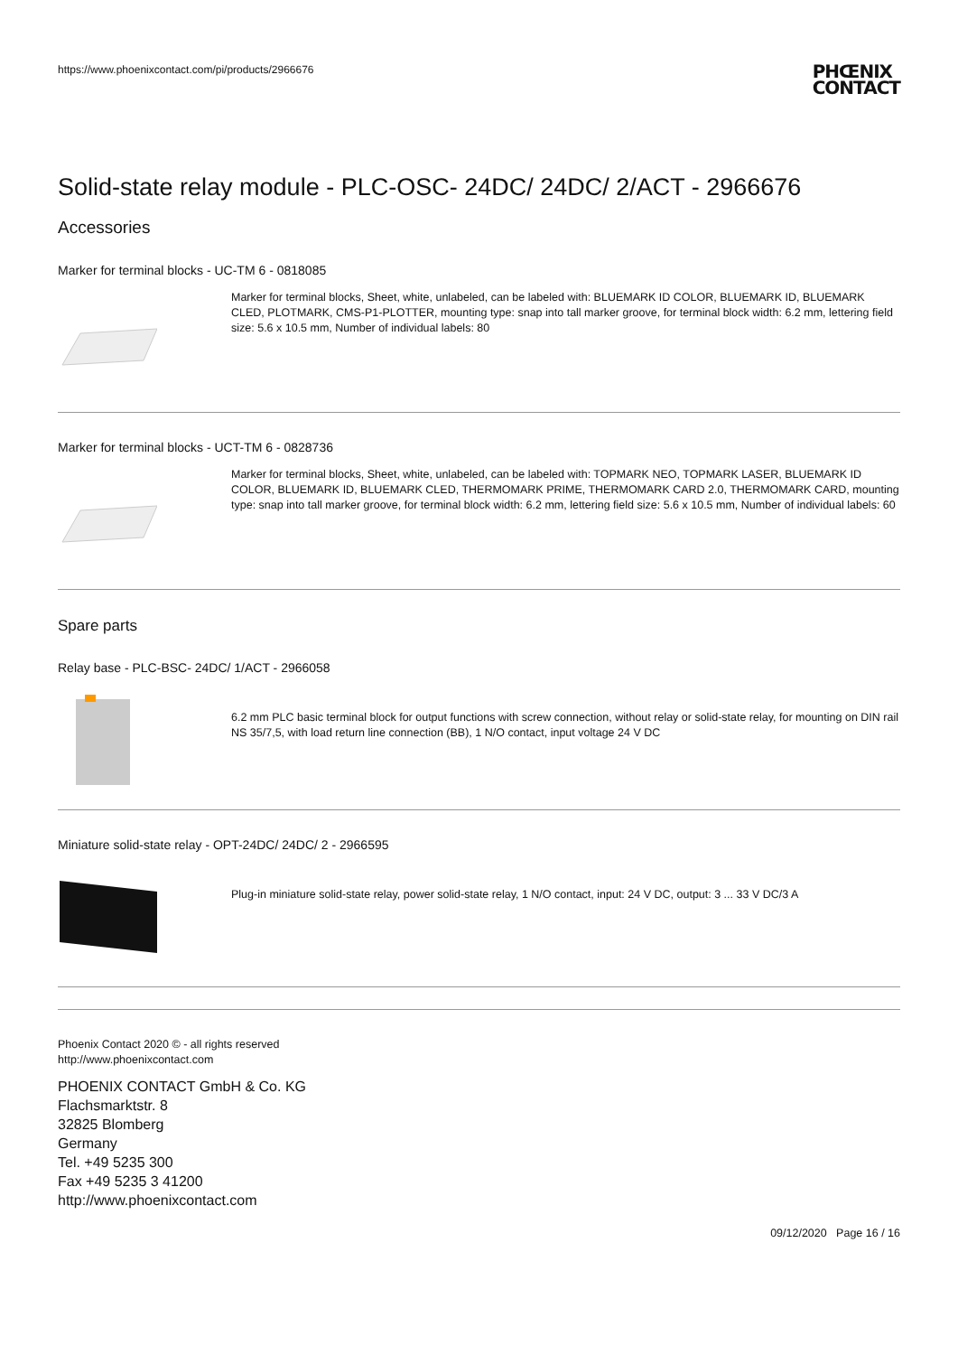https://www.phoenixcontact.com/pi/products/2966676
PHŒNIX
CONTACT
Solid-state relay module - PLC-OSC- 24DC/ 24DC/ 2/ACT - 2966676
Accessories
Marker for terminal blocks - UC-TM 6 - 0818085
Marker for terminal blocks, Sheet, white, unlabeled, can be labeled with: BLUEMARK ID COLOR, BLUEMARK ID, BLUEMARK CLED, PLOTMARK, CMS-P1-PLOTTER, mounting type: snap into tall marker groove, for terminal block width: 6.2 mm, lettering field size: 5.6 x 10.5 mm, Number of individual labels: 80
Marker for terminal blocks - UCT-TM 6 - 0828736
Marker for terminal blocks, Sheet, white, unlabeled, can be labeled with: TOPMARK NEO, TOPMARK LASER, BLUEMARK ID COLOR, BLUEMARK ID, BLUEMARK CLED, THERMOMARK PRIME, THERMOMARK CARD 2.0, THERMOMARK CARD, mounting type: snap into tall marker groove, for terminal block width: 6.2 mm, lettering field size: 5.6 x 10.5 mm, Number of individual labels: 60
Spare parts
Relay base - PLC-BSC- 24DC/ 1/ACT - 2966058
6.2 mm PLC basic terminal block for output functions with screw connection, without relay or solid-state relay, for mounting on DIN rail NS 35/7,5, with load return line connection (BB), 1 N/O contact, input voltage 24 V DC
Miniature solid-state relay - OPT-24DC/ 24DC/ 2 - 2966595
Plug-in miniature solid-state relay, power solid-state relay, 1 N/O contact, input: 24 V DC, output: 3 ... 33 V DC/3 A
Phoenix Contact 2020 © - all rights reserved
http://www.phoenixcontact.com
PHOENIX CONTACT GmbH & Co. KG
Flachsmarktstr. 8
32825 Blomberg
Germany
Tel. +49 5235 300
Fax +49 5235 3 41200
http://www.phoenixcontact.com
09/12/2020 Page 16 / 16